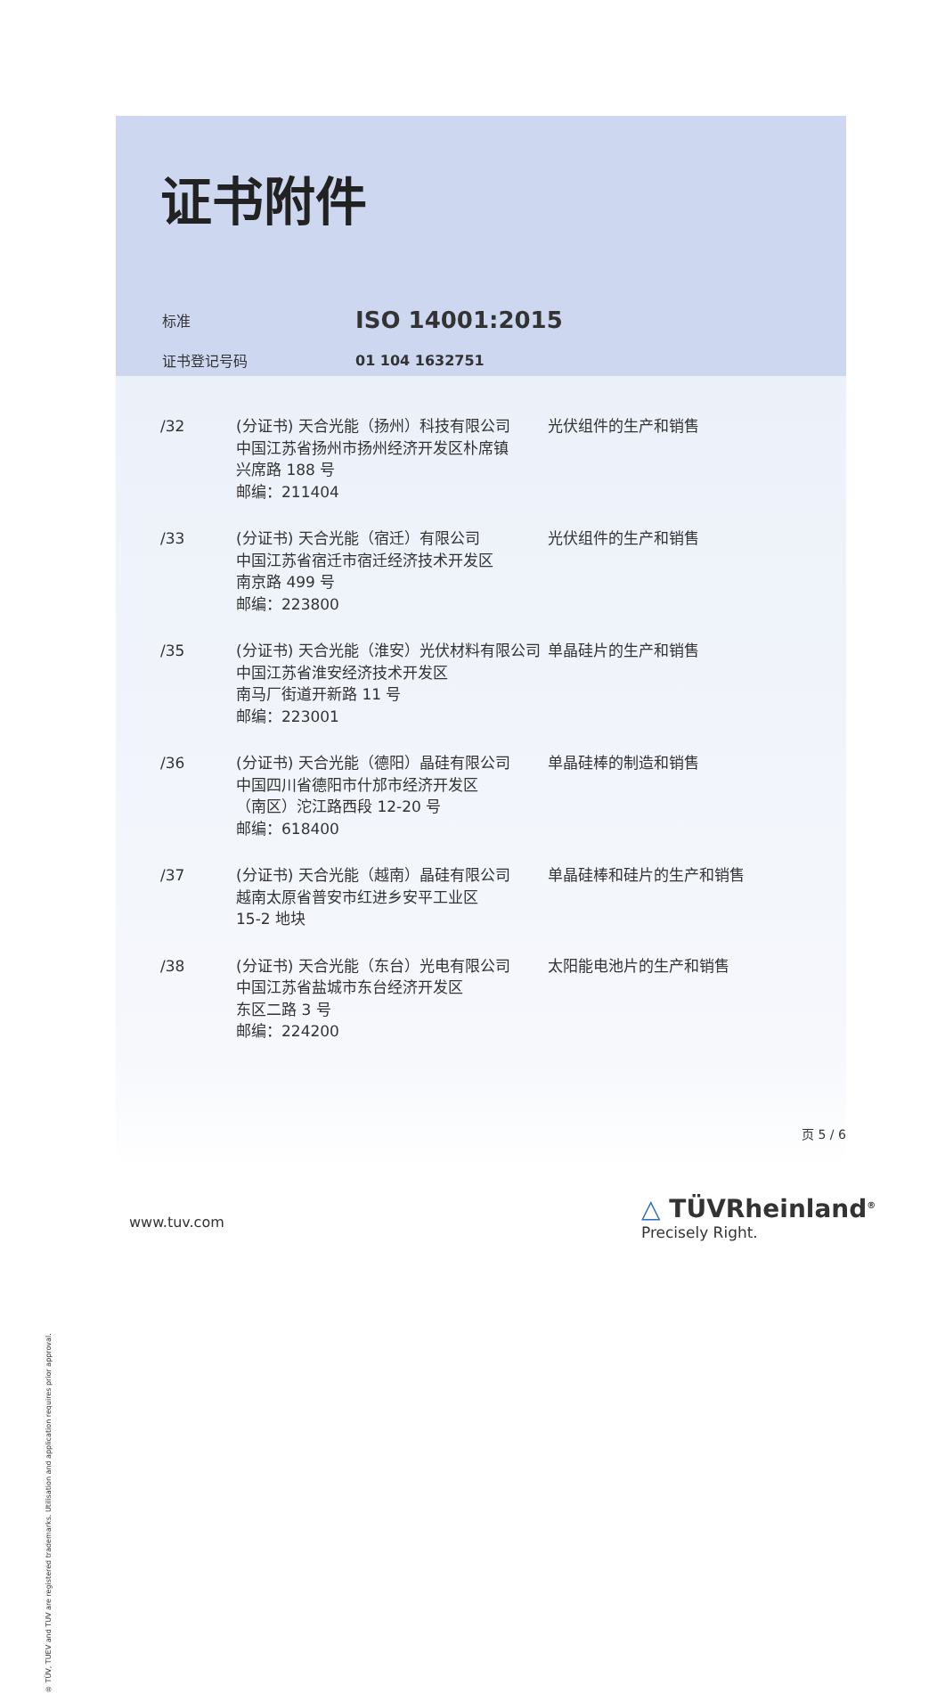证书附件
| 标准 | ISO 14001:2015 |
| 证书登记号码 | 01 104 1632751 |
| /32 | (分证书) 天合光能（扬州）科技有限公司 中国江苏省扬州市扬州经济开发区朴席镇 兴席路 188 号 邮编：211404 | 光伏组件的生产和销售 |
| /33 | (分证书) 天合光能（宿迁）有限公司 中国江苏省宿迁市宿迁经济技术开发区 南京路 499 号 邮编：223800 | 光伏组件的生产和销售 |
| /35 | (分证书) 天合光能（淮安）光伏材料有限公司 中国江苏省淮安经济技术开发区 南马厂街道开新路 11 号 邮编：223001 | 单晶硅片的生产和销售 |
| /36 | (分证书) 天合光能（德阳）晶硅有限公司 中国四川省德阳市什邡市经济开发区 （南区）沱江路西段 12-20 号 邮编：618400 | 单晶硅棒的制造和销售 |
| /37 | (分证书) 天合光能（越南）晶硅有限公司 越南太原省普安市红进乡安平工业区 15-2 地块 | 单晶硅棒和硅片的生产和销售 |
| /38 | (分证书) 天合光能（东台）光电有限公司 中国江苏省盐城市东台经济开发区 东区二路 3 号 邮编：224200 | 太阳能电池片的生产和销售 |
页 5 / 6
www.tuv.com
△ TÜVRheinland<sup>®</sup>
Precisely Right.
® TÜV, TUEV and TUV are registered trademarks. Utilisation and application requires prior approval.